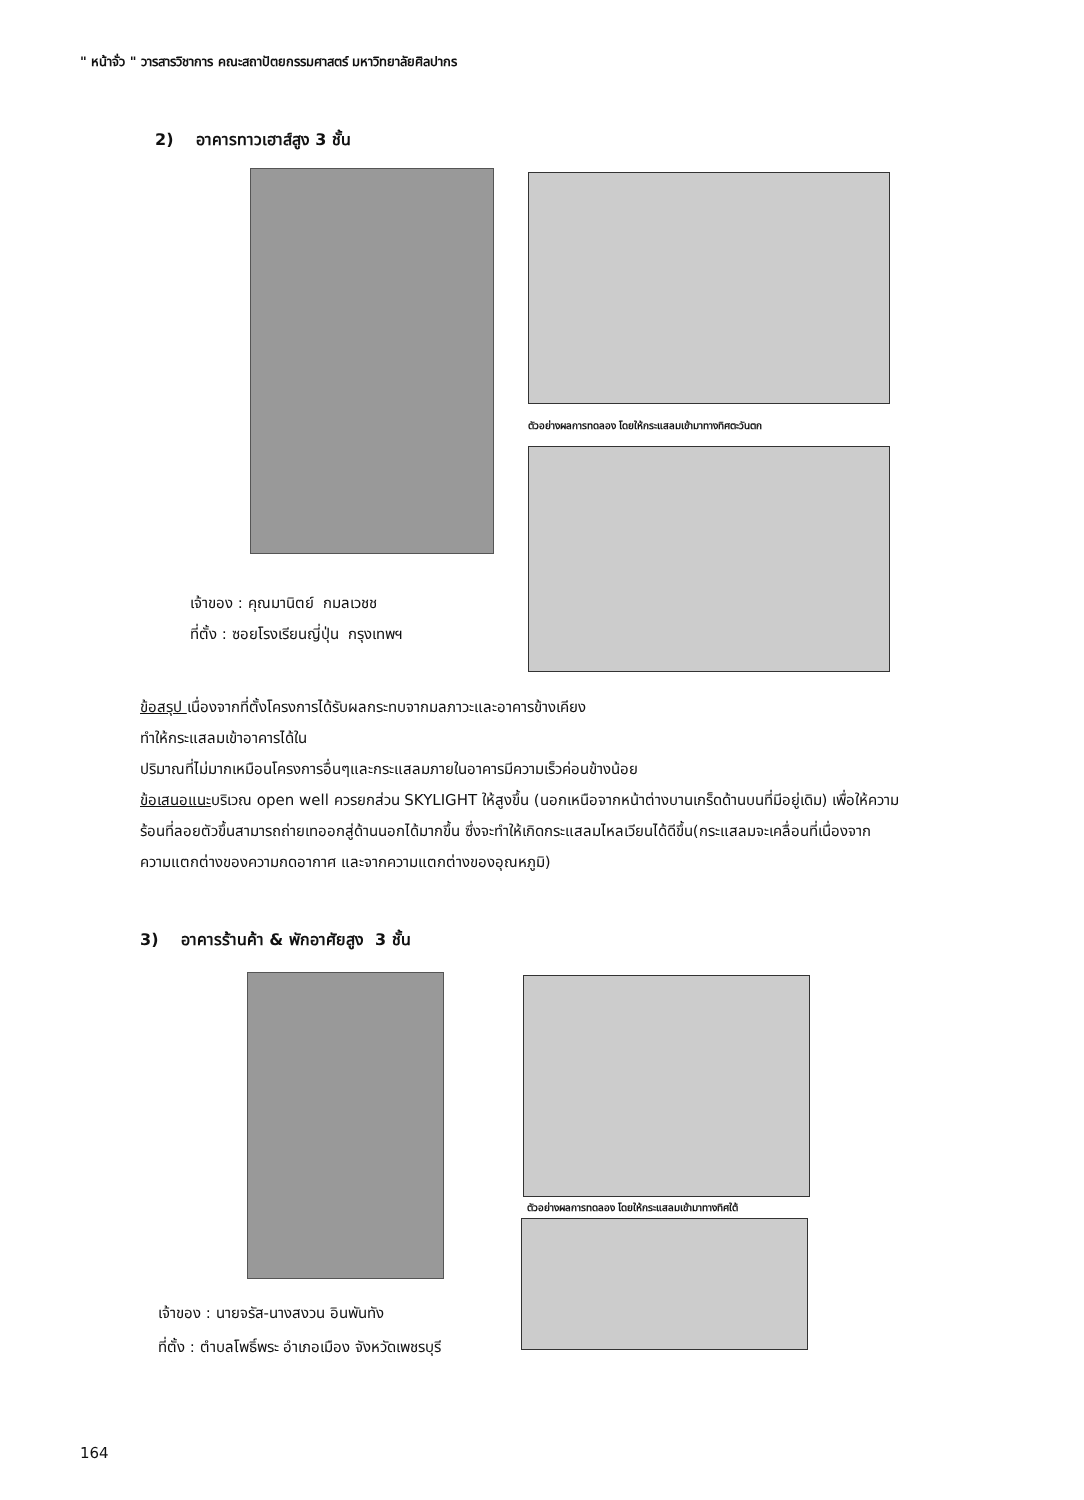" หน้าจั่ว " วารสารวิชาการ คณะสถาปัตยกรรมศาสตร์ มหาวิทยาลัยศิลปากร
2) อาคารทาวเฮาส์สูง 3 ชั้น
ตัวอย่างผลการทดลอง โดยให้กระแสลมเข้ามาทางทิศตะวันตก
เจ้าของ : คุณมานิตย์ กมลเวชช
ที่ตั้ง : ซอยโรงเรียนญี่ปุ่น กรุงเทพฯ
ข้อสรุป เนื่องจากที่ตั้งโครงการได้รับผลกระทบจากมลภาวะและอาคารข้างเคียง
ทำให้กระแสลมเข้าอาคารได้ใน
ปริมาณที่ไม่มากเหมือนโครงการอื่นๆและกระแสลมภายในอาคารมีความเร็วค่อนข้างน้อย
ข้อเสนอแนะบริเวณ open well ควรยกส่วน SKYLIGHT ให้สูงขึ้น (นอกเหนือจากหน้าต่างบานเกร็ดด้านบนที่มีอยู่เดิม) เพื่อให้ความร้อนที่ลอยตัวขึ้นสามารถถ่ายเทออกสู่ด้านนอกได้มากขึ้น ซึ่งจะทำให้เกิดกระแสลมไหลเวียนได้ดีขึ้น(กระแสลมจะเคลื่อนที่เนื่องจากความแตกต่างของความกดอากาศ และจากความแตกต่างของอุณหภูมิ)
3) อาคารร้านค้า & พักอาศัยสูง 3 ชั้น
ตัวอย่างผลการทดลอง โดยให้กระแสลมเข้ามาทางทิศใต้
เจ้าของ : นายจรัส-นางสงวน อินพันทัง
ที่ตั้ง : ตำบลโพธิ์พระ อำเภอเมือง จังหวัดเพชรบุรี
164